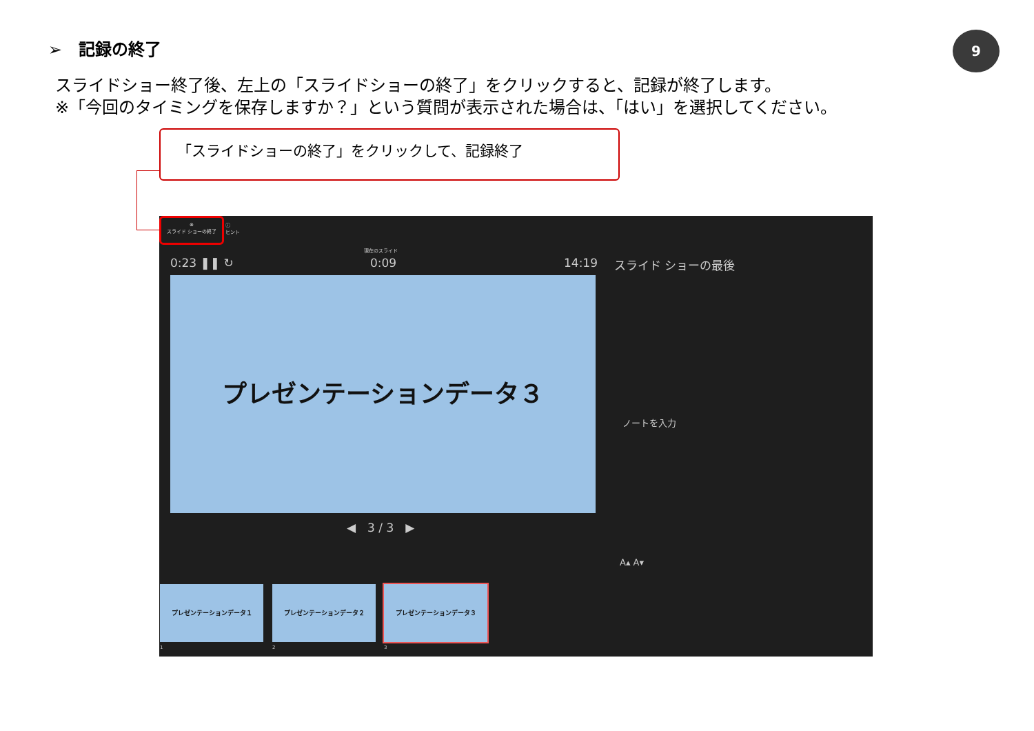➢　記録の終了 9
スライドショー終了後、左上の「スライドショーの終了」をクリックすると、記録が終了します。
※「今回のタイミングを保存しますか？」という質問が表示された場合は、「はい」を選択してください。
「スライドショーの終了」をクリックして、記録終了
⊗
スライド ショーの終了
ⓘ
ヒント
0:23 ❚❚ ↻
現在のスライド
0:09 14:19 スライド ショーの最後
プレゼンテーションデータ３
◀　3 / 3　▶
ノートを入力
A▴ A▾
プレゼンテーションデータ１ プレゼンテーションデータ２ プレゼンテーションデータ３
1 2 3